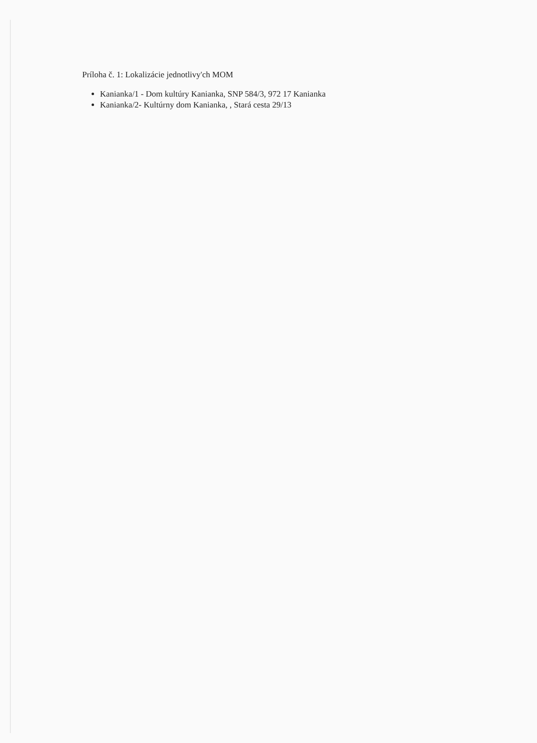Príloha č. 1: Lokalizácie jednotlivy'ch MOM
Kanianka/1 - Dom kultúry Kanianka, SNP 584/3, 972 17 Kanianka
Kanianka/2- Kultúrny dom Kanianka, , Stará cesta 29/13